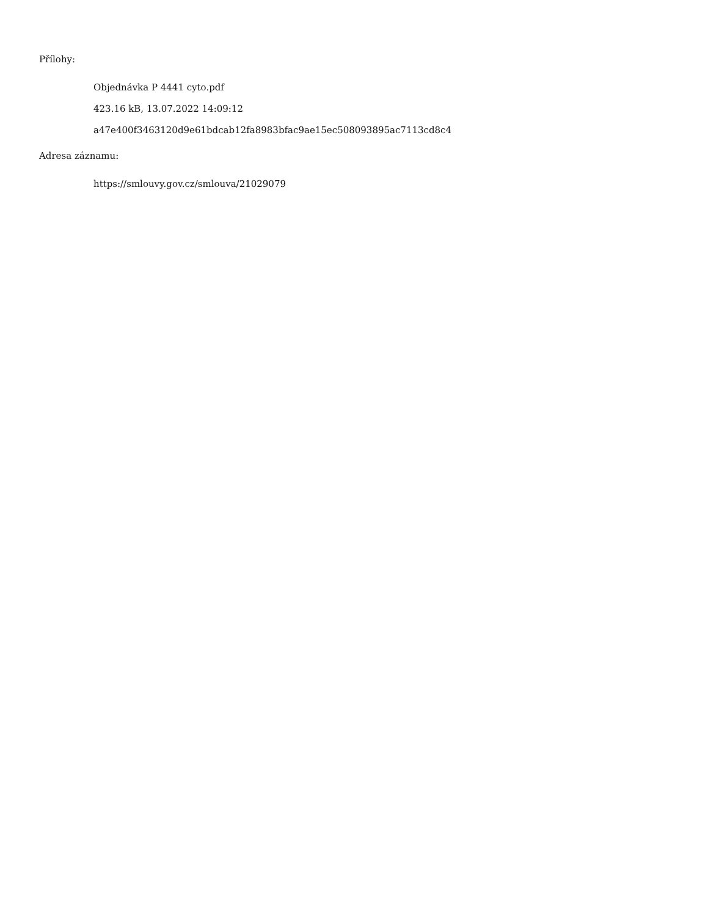Přílohy:
Objednávka P 4441 cyto.pdf
423.16 kB, 13.07.2022 14:09:12
a47e400f3463120d9e61bdcab12fa8983bfac9ae15ec508093895ac7113cd8c4
Adresa záznamu:
https://smlouvy.gov.cz/smlouva/21029079